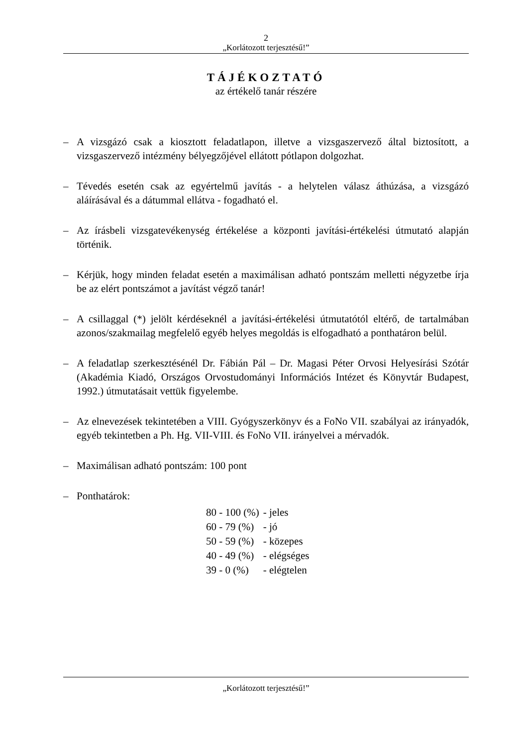2
„Korlátozott terjesztésű!”
TÁJÉKOZTATÓ
az értékelő tanár részére
– A vizsgázó csak a kiosztott feladatlapon, illetve a vizsgaszervező által biztosított, a vizsgaszervező intézmény bélyegzőjével ellátott pótlapon dolgozhat.
– Tévedés esetén csak az egyértelmű javítás - a helytelen válasz áthúzása, a vizsgázó aláírásával és a dátummal ellátva - fogadható el.
– Az írásbeli vizsgatevékenység értékelése a központi javítási-értékelési útmutató alapján történik.
– Kérjük, hogy minden feladat esetén a maximálisan adható pontszám melletti négyzetbe írja be az elért pontszámot a javítást végző tanár!
– A csillaggal (*) jelölt kérdéseknél a javítási-értékelési útmutatótól eltérő, de tartalmában azonos/szakmailag megfelelő egyéb helyes megoldás is elfogadható a ponthatáron belül.
– A feladatlap szerkesztésénél Dr. Fábián Pál – Dr. Magasi Péter Orvosi Helyesírási Szótár (Akadémia Kiadó, Országos Orvostudományi Információs Intézet és Könyvtár Budapest, 1992.) útmutatásait vettük figyelembe.
– Az elnevezések tekintetében a VIII. Gyógyszerkönyv és a FoNo VII. szabályai az irányadók, egyéb tekintetben a Ph. Hg. VII-VIII. és FoNo VII. irányelvei a mérvadók.
– Maximálisan adható pontszám: 100 pont
– Ponthatárok:
| 80 - 100 (%) | - jeles |
| 60 - 79 (%) | - jó |
| 50 - 59 (%) | - közepes |
| 40 - 49 (%) | - elégséges |
| 39 - 0 (%) | - elégtelen |
„Korlátozott terjesztésű!”